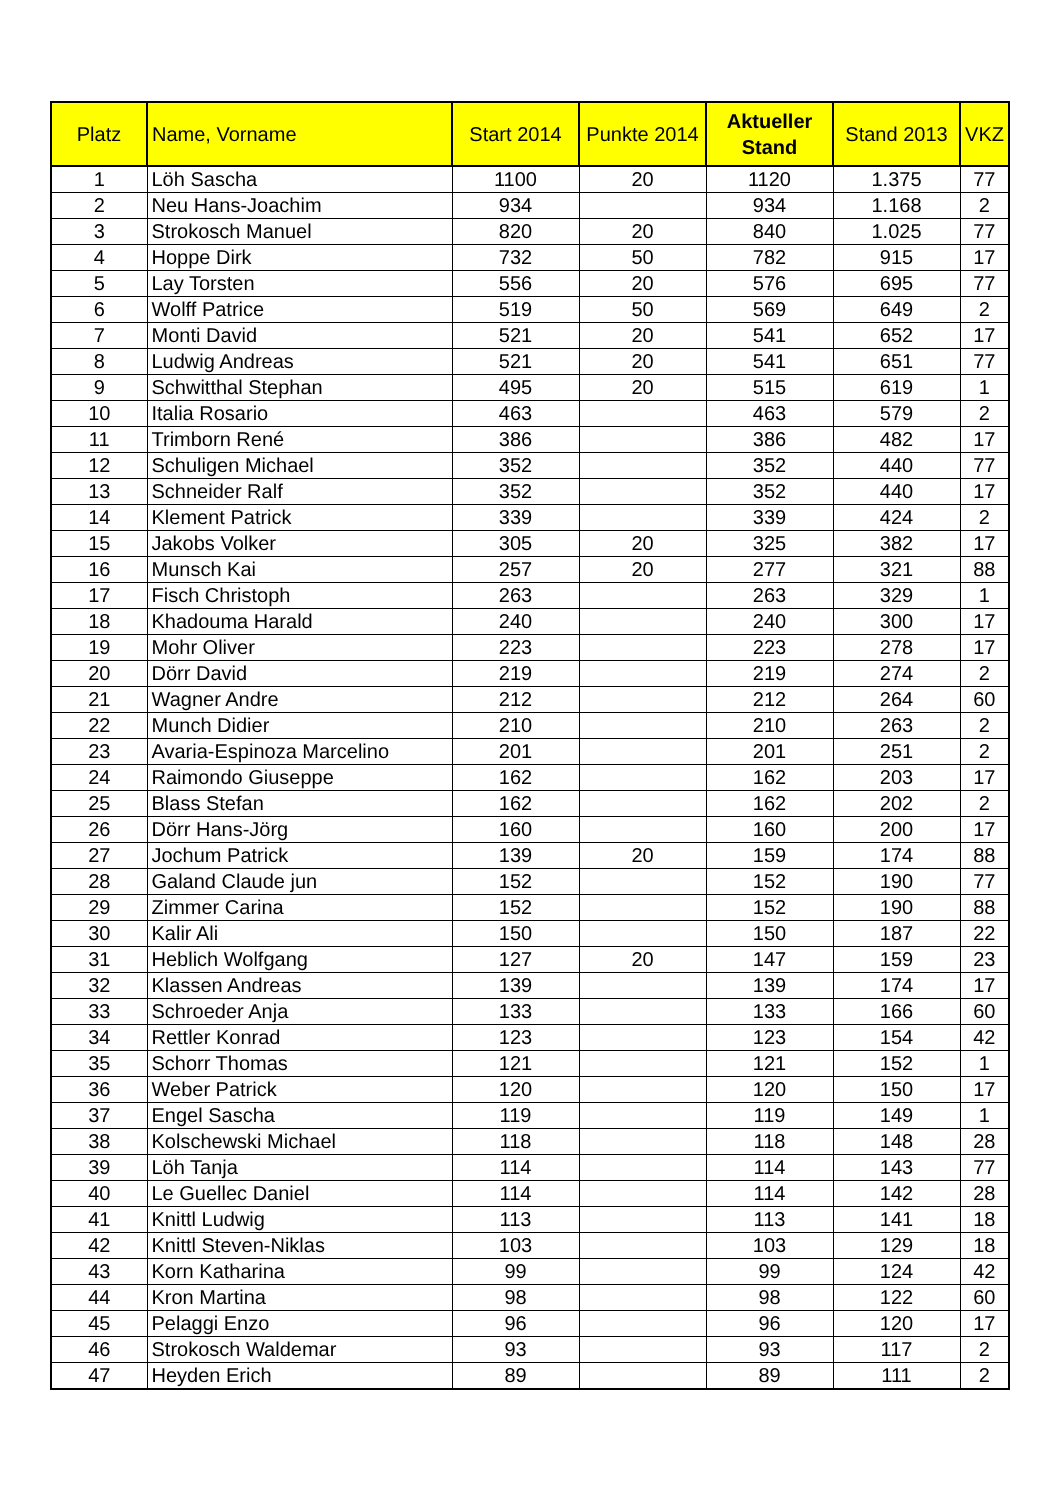| Platz | Name, Vorname | Start 2014 | Punkte 2014 | Aktueller Stand | Stand 2013 | VKZ |
| --- | --- | --- | --- | --- | --- | --- |
| 1 | Löh Sascha | 1100 | 20 | 1120 | 1.375 | 77 |
| 2 | Neu Hans-Joachim | 934 | | 934 | 1.168 | 2 |
| 3 | Strokosch Manuel | 820 | 20 | 840 | 1.025 | 77 |
| 4 | Hoppe Dirk | 732 | 50 | 782 | 915 | 17 |
| 5 | Lay Torsten | 556 | 20 | 576 | 695 | 77 |
| 6 | Wolff Patrice | 519 | 50 | 569 | 649 | 2 |
| 7 | Monti David | 521 | 20 | 541 | 652 | 17 |
| 8 | Ludwig Andreas | 521 | 20 | 541 | 651 | 77 |
| 9 | Schwitthal Stephan | 495 | 20 | 515 | 619 | 1 |
| 10 | Italia Rosario | 463 | | 463 | 579 | 2 |
| 11 | Trimborn René | 386 | | 386 | 482 | 17 |
| 12 | Schuligen Michael | 352 | | 352 | 440 | 77 |
| 13 | Schneider Ralf | 352 | | 352 | 440 | 17 |
| 14 | Klement Patrick | 339 | | 339 | 424 | 2 |
| 15 | Jakobs Volker | 305 | 20 | 325 | 382 | 17 |
| 16 | Munsch Kai | 257 | 20 | 277 | 321 | 88 |
| 17 | Fisch Christoph | 263 | | 263 | 329 | 1 |
| 18 | Khadouma Harald | 240 | | 240 | 300 | 17 |
| 19 | Mohr Oliver | 223 | | 223 | 278 | 17 |
| 20 | Dörr David | 219 | | 219 | 274 | 2 |
| 21 | Wagner Andre | 212 | | 212 | 264 | 60 |
| 22 | Munch Didier | 210 | | 210 | 263 | 2 |
| 23 | Avaria-Espinoza Marcelino | 201 | | 201 | 251 | 2 |
| 24 | Raimondo Giuseppe | 162 | | 162 | 203 | 17 |
| 25 | Blass Stefan | 162 | | 162 | 202 | 2 |
| 26 | Dörr Hans-Jörg | 160 | | 160 | 200 | 17 |
| 27 | Jochum Patrick | 139 | 20 | 159 | 174 | 88 |
| 28 | Galand Claude jun | 152 | | 152 | 190 | 77 |
| 29 | Zimmer Carina | 152 | | 152 | 190 | 88 |
| 30 | Kalir Ali | 150 | | 150 | 187 | 22 |
| 31 | Heblich Wolfgang | 127 | 20 | 147 | 159 | 23 |
| 32 | Klassen Andreas | 139 | | 139 | 174 | 17 |
| 33 | Schroeder Anja | 133 | | 133 | 166 | 60 |
| 34 | Rettler Konrad | 123 | | 123 | 154 | 42 |
| 35 | Schorr Thomas | 121 | | 121 | 152 | 1 |
| 36 | Weber Patrick | 120 | | 120 | 150 | 17 |
| 37 | Engel Sascha | 119 | | 119 | 149 | 1 |
| 38 | Kolschewski Michael | 118 | | 118 | 148 | 28 |
| 39 | Löh Tanja | 114 | | 114 | 143 | 77 |
| 40 | Le Guellec Daniel | 114 | | 114 | 142 | 28 |
| 41 | Knittl Ludwig | 113 | | 113 | 141 | 18 |
| 42 | Knittl Steven-Niklas | 103 | | 103 | 129 | 18 |
| 43 | Korn Katharina | 99 | | 99 | 124 | 42 |
| 44 | Kron Martina | 98 | | 98 | 122 | 60 |
| 45 | Pelaggi Enzo | 96 | | 96 | 120 | 17 |
| 46 | Strokosch Waldemar | 93 | | 93 | 117 | 2 |
| 47 | Heyden Erich | 89 | | 89 | 111 | 2 |